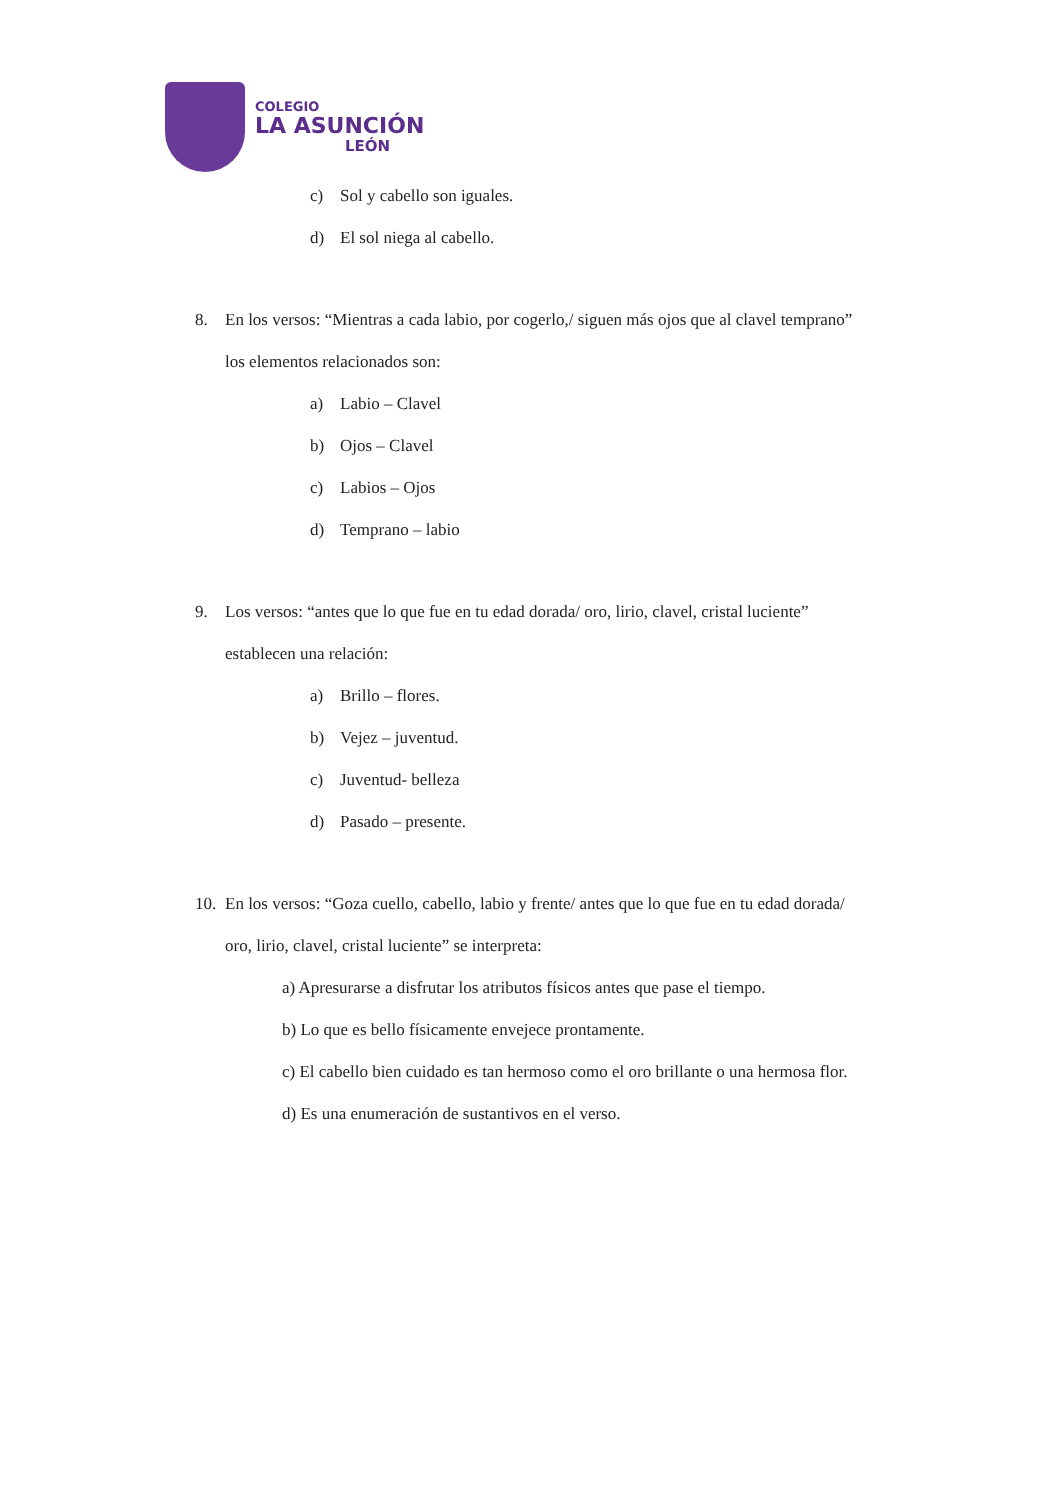COLEGIO
LA ASUNCIÓN
LEÓN
c) Sol y cabello son iguales.
d) El sol niega al cabello.
8. En los versos: “Mientras a cada labio, por cogerlo,/ siguen más ojos que al clavel temprano”
los elementos relacionados son:
a) Labio – Clavel
b) Ojos – Clavel
c) Labios – Ojos
d) Temprano – labio
9. Los versos: “antes que lo que fue en tu edad dorada/ oro, lirio, clavel, cristal luciente”
establecen una relación:
a) Brillo – flores.
b) Vejez – juventud.
c) Juventud- belleza
d) Pasado – presente.
10. En los versos: “Goza cuello, cabello, labio y frente/ antes que lo que fue en tu edad dorada/
oro, lirio, clavel, cristal luciente” se interpreta:
a) Apresurarse a disfrutar los atributos físicos antes que pase el tiempo.
b) Lo que es bello físicamente envejece prontamente.
c) El cabello bien cuidado es tan hermoso como el oro brillante o una hermosa flor.
d) Es una enumeración de sustantivos en el verso.